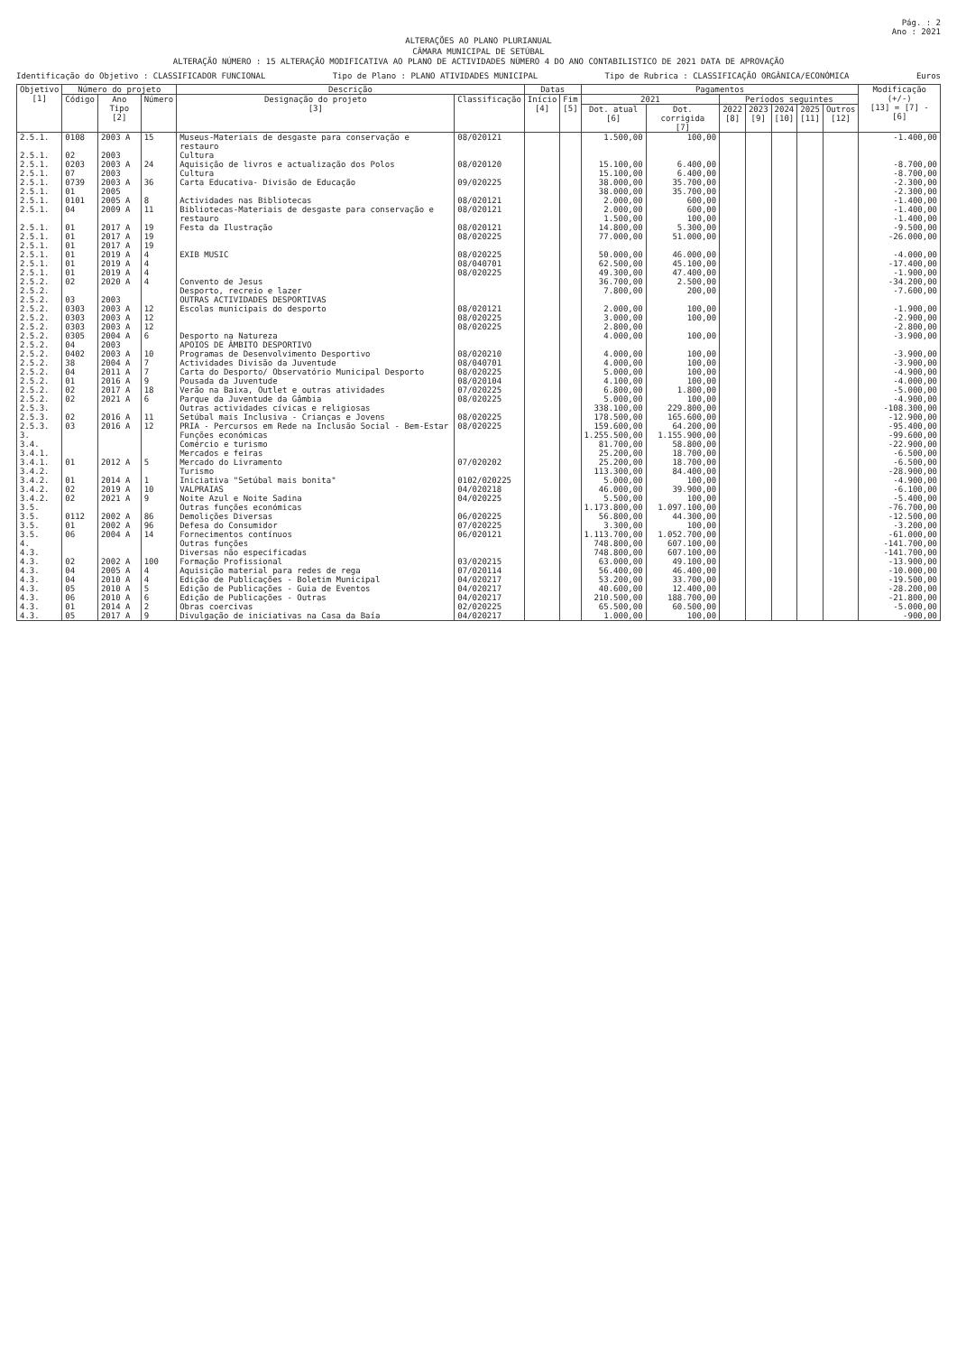Pág. : 2
Ano : 2021
ALTERAÇÕES AO PLANO PLURIANUAL
CÂMARA MUNICIPAL DE SETÚBAL
ALTERAÇÃO NÚMERO : 15 ALTERAÇÃO MODIFICATIVA AO PLANO DE ACTIVIDADES NÚMERO 4 DO ANO CONTABILISTICO DE 2021 DATA DE APROVAÇÃO
Identificação do Objetivo : CLASSIFICADOR FUNCIONAL Tipo de Plano : PLANO ATIVIDADES MUNICIPAL Tipo de Rubrica : CLASSIFICAÇÃO ORGÂNICA/ECONÓMICA Euros
| Objetivo [1] | Número do projeto | | | Descrição | | Datas | | Pagamentos | | | | | | | Modificação (+/-) [13] = [7] - [6] |
| --- | --- | --- | --- | --- | --- | --- | --- | --- | --- | --- | --- | --- | --- | --- | --- |
| | Código | Ano Tipo [2] | Número | Designação do projeto [3] | Classificação | Início [4] | Fim [5] | 2021 | | Períodos seguintes | | | | | |
| | | | | | | | | Dot. atual [6] | Dot. corrigida [7] | 2022 [8] | 2023 [9] | 2024 [10] | 2025 [11] | Outros [12] | |
| 2.5.1. | 0108 | 2003 A | 15 | Museus-Materiais de desgaste para conservação e restauro | 08/020121 | | | 1.500,00 | 100,00 | | | | | | -1.400,00 |
| 2.5.1. | 02 | 2003 | | Cultura | | | | | | | | | | | |
| 2.5.1. | 0203 | 2003 A | 24 | Aquisição de livros e actualização dos Polos | 08/020120 | | | 15.100,00 | 6.400,00 | | | | | | -8.700,00 |
| 2.5.1. | 07 | 2003 | | Cultura | | | | 15.100,00 | 6.400,00 | | | | | | -8.700,00 |
| 2.5.1. | 0739 | 2003 A | 36 | Carta Educativa- Divisão de Educação | 09/020225 | | | 38.000,00 | 35.700,00 | | | | | | -2.300,00 |
| 2.5.1. | 01 | 2005 | | | | | | 38.000,00 | 35.700,00 | | | | | | -2.300,00 |
| 2.5.1. | 0101 | 2005 A | 8 | Actividades nas Bibliotecas | 08/020121 | | | 2.000,00 | 600,00 | | | | | | -1.400,00 |
| 2.5.1. | 04 | 2009 A | 11 | Bibliotecas-Materiais de desgaste para conservação e restauro | 08/020121 | | | 2.000,00 1.500,00 | 600,00 100,00 | | | | | | -1.400,00 -1.400,00 |
| 2.5.1. | 01 | 2017 A | 19 | Festa da Ilustração | 08/020121 | | | 14.800,00 | 5.300,00 | | | | | | -9.500,00 |
| 2.5.1. | 01 | 2017 A | 19 | | 08/020225 | | | 77.000,00 | 51.000,00 | | | | | | -26.000,00 |
| 2.5.1. | 01 | 2017 A | 19 | | | | | | | | | | | | |
| 2.5.1. | 01 | 2019 A | 4 | EXIB MUSIC | 08/020225 | | | 50.000,00 | 46.000,00 | | | | | | -4.000,00 |
| 2.5.1. | 01 | 2019 A | 4 | | 08/040701 | | | 62.500,00 | 45.100,00 | | | | | | -17.400,00 |
| 2.5.1. | 01 | 2019 A | 4 | | 08/020225 | | | 49.300,00 | 47.400,00 | | | | | | -1.900,00 |
| 2.5.2. | 02 | 2020 A | 4 | Convento de Jesus | | | | 36.700,00 | 2.500,00 | | | | | | -34.200,00 |
| 2.5.2. | | | | Desporto, recreio e lazer | | | | 7.800,00 | 200,00 | | | | | | -7.600,00 |
| 2.5.2. | 03 | 2003 | | OUTRAS ACTIVIDADES DESPORTIVAS | | | | | | | | | | | |
| 2.5.2. | 0303 | 2003 A | 12 | Escolas municipais do desporto | 08/020121 | | | 2.000,00 | 100,00 | | | | | | -1.900,00 |
| 2.5.2. | 0303 | 2003 A | 12 | | 08/020225 | | | 3.000,00 | 100,00 | | | | | | -2.900,00 |
| 2.5.2. | 0303 | 2003 A | 12 | | 08/020225 | | | 2.800,00 | | | | | | | -2.800,00 |
| 2.5.2. | 0305 | 2004 A | 6 | Desporto na Natureza | | | | 4.000,00 | 100,00 | | | | | | -3.900,00 |
| 2.5.2. | 04 | 2003 | | APOIOS DE ÂMBITO DESPORTIVO | | | | | | | | | | | |
| 2.5.2. | 0402 | 2003 A | 10 | Programas de Desenvolvimento Desportivo | 08/020210 | | | 4.000,00 | 100,00 | | | | | | -3.900,00 |
| 2.5.2. | 38 | 2004 A | 7 | Actividades Divisão da Juventude | 08/040701 | | | 4.000,00 | 100,00 | | | | | | -3.900,00 |
| 2.5.2. | 04 | 2011 A | 7 | Carta do Desporto/ Observatório Municipal Desporto | 08/020225 | | | 5.000,00 | 100,00 | | | | | | -4.900,00 |
| 2.5.2. | 01 | 2016 A | 9 | Pousada da Juventude | 08/020104 | | | 4.100,00 | 100,00 | | | | | | -4.000,00 |
| 2.5.2. | 02 | 2017 A | 18 | Verão na Baixa, Outlet e outras atividades | 07/020225 | | | 6.800,00 | 1.800,00 | | | | | | -5.000,00 |
| 2.5.2. | 02 | 2021 A | 6 | Parque da Juventude da Gâmbia | 08/020225 | | | 5.000,00 | 100,00 | | | | | | -4.900,00 |
| 2.5.3. | | | | Outras actividades cívicas e religiosas | | | | 338.100,00 | 229.800,00 | | | | | | -108.300,00 |
| 2.5.3. | 02 | 2016 A | 11 | Setúbal mais Inclusiva - Crianças e Jovens | 08/020225 | | | 178.500,00 | 165.600,00 | | | | | | -12.900,00 |
| 2.5.3. | 03 | 2016 A | 12 | PRIA - Percursos em Rede na Inclusão Social - Bem-Estar | 08/020225 | | | 159.600,00 | 64.200,00 | | | | | | -95.400,00 |
| 3. | | | | Funções económicas | | | | 1.255.500,00 | 1.155.900,00 | | | | | | -99.600,00 |
| 3.4. | | | | Comércio e turismo | | | | 81.700,00 | 58.800,00 | | | | | | -22.900,00 |
| 3.4.1. | | | | Mercados e feiras | | | | 25.200,00 | 18.700,00 | | | | | | -6.500,00 |
| 3.4.1. | 01 | 2012 A | 5 | Mercado do Livramento | 07/020202 | | | 25.200,00 | 18.700,00 | | | | | | -6.500,00 |
| 3.4.2. | | | | Turismo | | | | 113.300,00 | 84.400,00 | | | | | | -28.900,00 |
| 3.4.2. | 01 | 2014 A | 1 | Iniciativa "Setúbal mais bonita" | 0102/020225 | | | 5.000,00 | 100,00 | | | | | | -4.900,00 |
| 3.4.2. | 02 | 2019 A | 10 | VALPRAIAS | 04/020218 | | | 46.000,00 | 39.900,00 | | | | | | -6.100,00 |
| 3.4.2. | 02 | 2021 A | 9 | Noite Azul e Noite Sadina | 04/020225 | | | 5.500,00 | 100,00 | | | | | | -5.400,00 |
| 3.5. | | | | Outras funções económicas | | | | 1.173.800,00 | 1.097.100,00 | | | | | | -76.700,00 |
| 3.5. | 0112 | 2002 A | 86 | Demolições Diversas | 06/020225 | | | 56.800,00 | 44.300,00 | | | | | | -12.500,00 |
| 3.5. | 01 | 2002 A | 96 | Defesa do Consumidor | 07/020225 | | | 3.300,00 | 100,00 | | | | | | -3.200,00 |
| 3.5. | 06 | 2004 A | 14 | Fornecimentos contínuos | 06/020121 | | | 1.113.700,00 | 1.052.700,00 | | | | | | -61.000,00 |
| 4. | | | | Outras funções | | | | 748.800,00 | 607.100,00 | | | | | | -141.700,00 |
| 4.3. | | | | Diversas não especificadas | | | | 748.800,00 | 607.100,00 | | | | | | -141.700,00 |
| 4.3. | 02 | 2002 A | 100 | Formação Profissional | 03/020215 | | | 63.000,00 | 49.100,00 | | | | | | -13.900,00 |
| 4.3. | 04 | 2005 A | 4 | Aquisição material para redes de rega | 07/020114 | | | 56.400,00 | 46.400,00 | | | | | | -10.000,00 |
| 4.3. | 04 | 2010 A | 4 | Edição de Publicações - Boletim Municipal | 04/020217 | | | 53.200,00 | 33.700,00 | | | | | | -19.500,00 |
| 4.3. | 05 | 2010 A | 5 | Edição de Publicações - Guia de Eventos | 04/020217 | | | 40.600,00 | 12.400,00 | | | | | | -28.200,00 |
| 4.3. | 06 | 2010 A | 6 | Edição de Publicações - Outras | 04/020217 | | | 210.500,00 | 188.700,00 | | | | | | -21.800,00 |
| 4.3. | 01 | 2014 A | 2 | Obras coercivas | 02/020225 | | | 65.500,00 | 60.500,00 | | | | | | -5.000,00 |
| 4.3. | 05 | 2017 A | 9 | Divulgação de iniciativas na Casa da Baía | 04/020217 | | | 1.000,00 | 100,00 | | | | | | -900,00 |